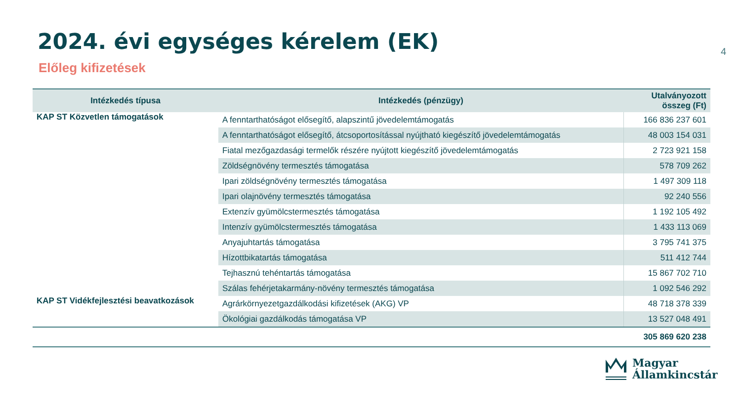2024. évi egységes kérelem (EK)
4
Előleg kifizetések
| Intézkedés típusa | Intézkedés (pénzügy) | Utalványozott összeg (Ft) |
| --- | --- | --- |
| KAP ST Közvetlen támogatások | A fenntarthatóságot elősegítő, alapszintű jövedelemtámogatás | 166 836 237 601 |
| | A fenntarthatóságot elősegítő, átcsoportosítással nyújtható kiegészítő jövedelemtámogatás | 48 003 154 031 |
| | Fiatal mezőgazdasági termelők részére nyújtott kiegészítő jövedelemtámogatás | 2 723 921 158 |
| | Zöldségnövény termesztés támogatása | 578 709 262 |
| | Ipari zöldségnövény termesztés támogatása | 1 497 309 118 |
| | Ipari olajnövény termesztés támogatása | 92 240 556 |
| | Extenzív gyümölcstermesztés támogatása | 1 192 105 492 |
| | Intenzív gyümölcstermesztés támogatása | 1 433 113 069 |
| | Anyajuhtartás támogatása | 3 795 741 375 |
| | Hízottbikatartás támogatása | 511 412 744 |
| | Tejhasznú tehéntartás támogatása | 15 867 702 710 |
| | Szálas fehérjetakarmány-növény termesztés támogatása | 1 092 546 292 |
| KAP ST Vidékfejlesztési beavatkozások | Agrárkörnyezetgazdálkodási kifizetések (AKG) VP | 48 718 378 339 |
| | Ökológiai gazdálkodás támogatása VP | 13 527 048 491 |
| | | 305 869 620 238 |
Magyar
Államkincstár